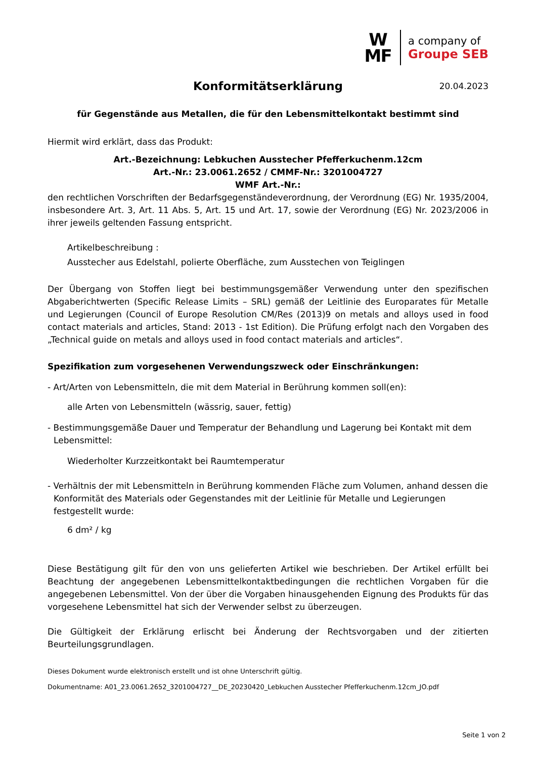W
MF
a company of
Groupe SEB
Konformitätserklärung 20.04.2023
für Gegenstände aus Metallen, die für den Lebensmittelkontakt bestimmt sind
Hiermit wird erklärt, dass das Produkt:
Art.-Bezeichnung: Lebkuchen Ausstecher Pfefferkuchenm.12cm
Art.-Nr.: 23.0061.2652 / CMMF-Nr.: 3201004727
WMF Art.-Nr.:
den rechtlichen Vorschriften der Bedarfsgegenständeverordnung, der Verordnung (EG) Nr. 1935/2004, insbesondere Art. 3, Art. 11 Abs. 5, Art. 15 und Art. 17, sowie der Verordnung (EG) Nr. 2023/2006 in ihrer jeweils geltenden Fassung entspricht.
Artikelbeschreibung :
Ausstecher aus Edelstahl, polierte Oberfläche, zum Ausstechen von Teiglingen
Der Übergang von Stoffen liegt bei bestimmungsgemäßer Verwendung unter den spezifischen Abgaberichtwerten (Specific Release Limits – SRL) gemäß der Leitlinie des Europarates für Metalle und Legierungen (Council of Europe Resolution CM/Res (2013)9 on metals and alloys used in food contact materials and articles, Stand: 2013 - 1st Edition). Die Prüfung erfolgt nach den Vorgaben des „Technical guide on metals and alloys used in food contact materials and articles“.
Spezifikation zum vorgesehenen Verwendungszweck oder Einschränkungen:
- Art/Arten von Lebensmitteln, die mit dem Material in Berührung kommen soll(en):
alle Arten von Lebensmitteln (wässrig, sauer, fettig)
- Bestimmungsgemäße Dauer und Temperatur der Behandlung und Lagerung bei Kontakt mit dem Lebensmittel:
Wiederholter Kurzzeitkontakt bei Raumtemperatur
- Verhältnis der mit Lebensmitteln in Berührung kommenden Fläche zum Volumen, anhand dessen die Konformität des Materials oder Gegenstandes mit der Leitlinie für Metalle und Legierungen festgestellt wurde:
6 dm² / kg
Diese Bestätigung gilt für den von uns gelieferten Artikel wie beschrieben. Der Artikel erfüllt bei Beachtung der angegebenen Lebensmittelkontaktbedingungen die rechtlichen Vorgaben für die angegebenen Lebensmittel. Von der über die Vorgaben hinausgehenden Eignung des Produkts für das vorgesehene Lebensmittel hat sich der Verwender selbst zu überzeugen.
Die Gültigkeit der Erklärung erlischt bei Änderung der Rechtsvorgaben und der zitierten Beurteilungsgrundlagen.
Dieses Dokument wurde elektronisch erstellt und ist ohne Unterschrift gültig.
Dokumentname: A01_23.0061.2652_3201004727__DE_20230420_Lebkuchen Ausstecher Pfefferkuchenm.12cm_JO.pdf
Seite 1 von 2